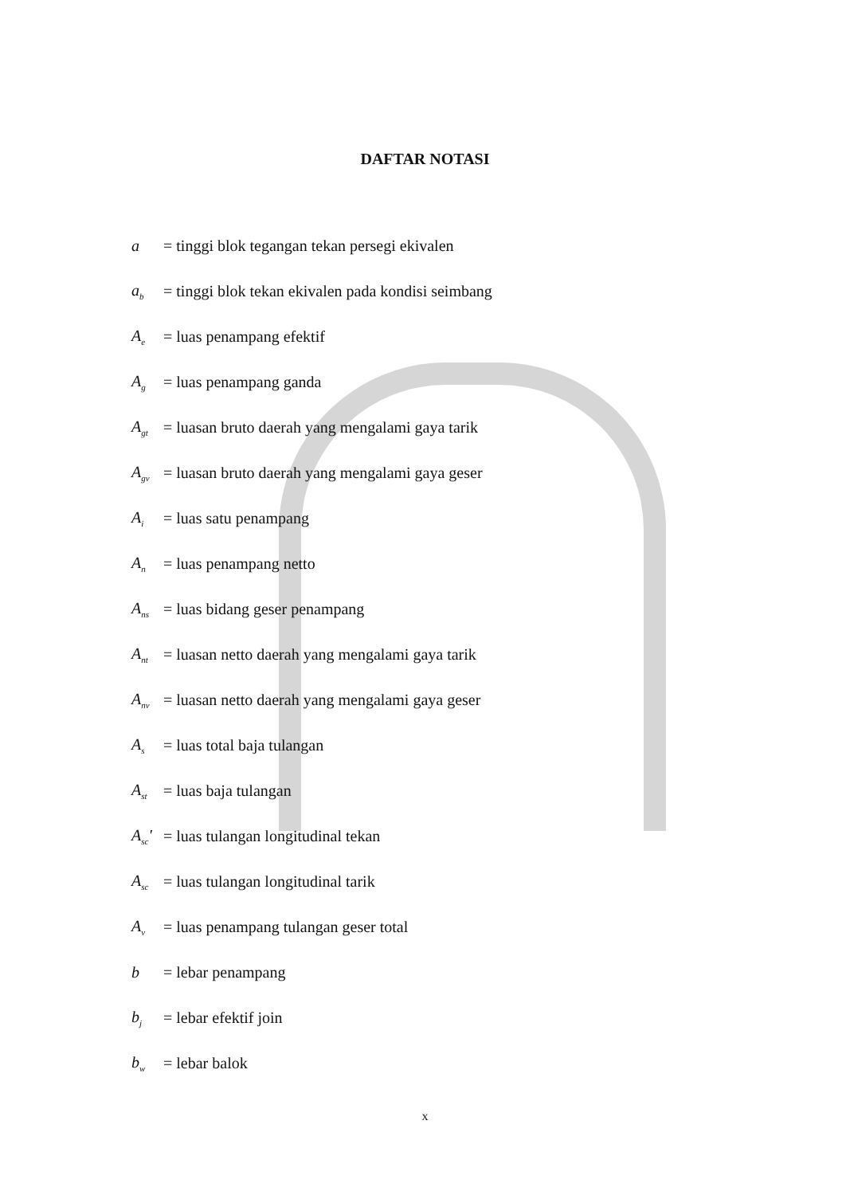DAFTAR NOTASI
a = tinggi blok tegangan tekan persegi ekivalen
a<sub>b</sub> = tinggi blok tekan ekivalen pada kondisi seimbang
A<sub>e</sub> = luas penampang efektif
A<sub>g</sub> = luas penampang ganda
A<sub>gt</sub> = luasan bruto daerah yang mengalami gaya tarik
A<sub>gv</sub> = luasan bruto daerah yang mengalami gaya geser
A<sub>i</sub> = luas satu penampang
A<sub>n</sub> = luas penampang netto
A<sub>ns</sub> = luas bidang geser penampang
A<sub>nt</sub> = luasan netto daerah yang mengalami gaya tarik
A<sub>nv</sub> = luasan netto daerah yang mengalami gaya geser
A<sub>s</sub> = luas total baja tulangan
A<sub>st</sub> = luas baja tulangan
A<sub>sc</sub>' = luas tulangan longitudinal tekan
A<sub>sc</sub> = luas tulangan longitudinal tarik
A<sub>v</sub> = luas penampang tulangan geser total
b = lebar penampang
b<sub>j</sub> = lebar efektif join
b<sub>w</sub> = lebar balok
x